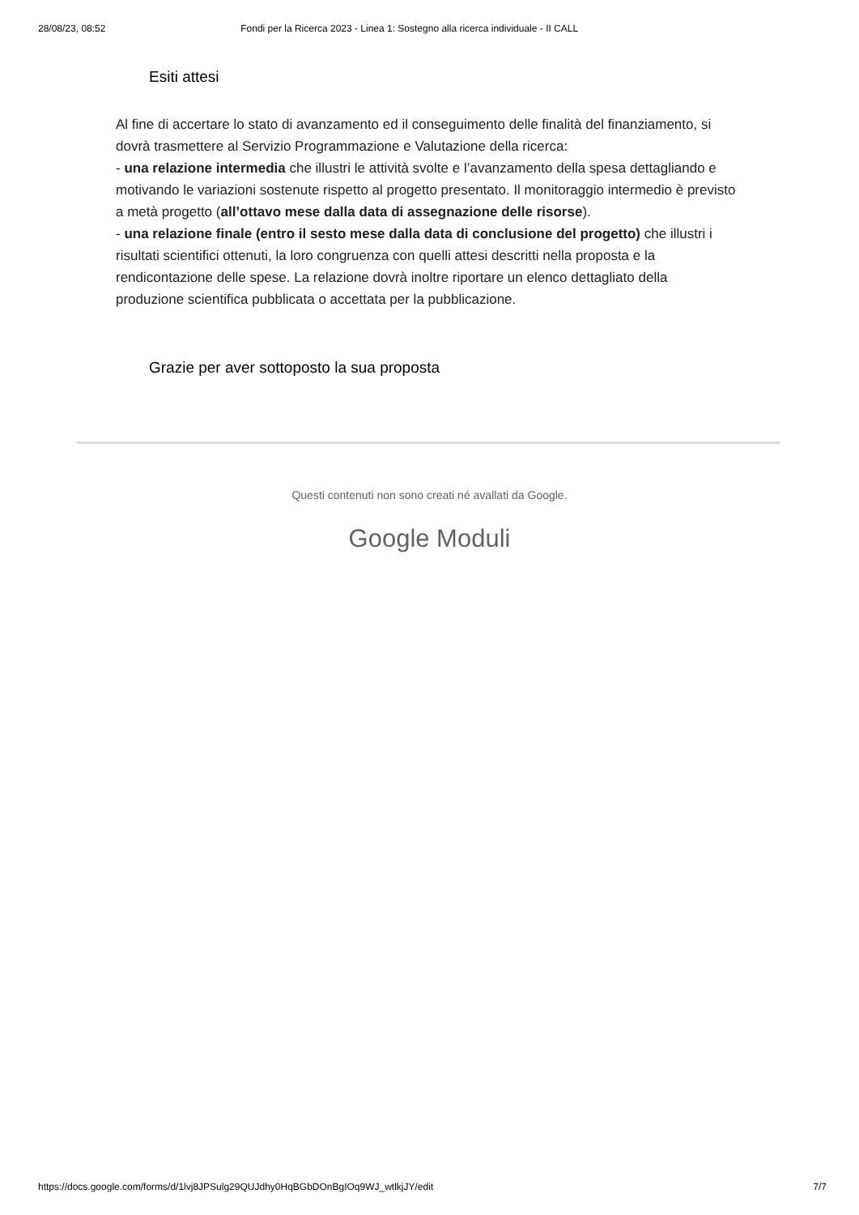28/08/23, 08:52 Fondi per la Ricerca 2023 - Linea 1: Sostegno alla ricerca individuale - II CALL
Esiti attesi
Al fine di accertare lo stato di avanzamento ed il conseguimento delle finalità del finanziamento, si dovrà trasmettere al Servizio Programmazione e Valutazione della ricerca:
- una relazione intermedia che illustri le attività svolte e l’avanzamento della spesa dettagliando e motivando le variazioni sostenute rispetto al progetto presentato. Il monitoraggio intermedio è previsto a metà progetto (all’ottavo mese dalla data di assegnazione delle risorse).
- una relazione finale (entro il sesto mese dalla data di conclusione del progetto) che illustri i risultati scientifici ottenuti, la loro congruenza con quelli attesi descritti nella proposta e la rendicontazione delle spese. La relazione dovrà inoltre riportare un elenco dettagliato della produzione scientifica pubblicata o accettata per la pubblicazione.
Grazie per aver sottoposto la sua proposta
Questi contenuti non sono creati né avallati da Google.
Google Moduli
https://docs.google.com/forms/d/1lvj8JPSulg29QUJdhy0HqBGbDOnBgIOq9WJ_wtlkjJY/edit 7/7